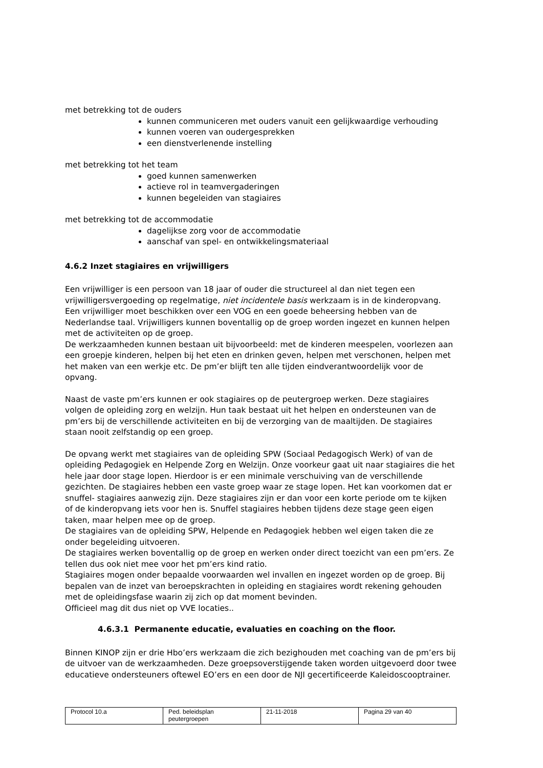met betrekking tot de ouders
kunnen communiceren met ouders vanuit een gelijkwaardige verhouding
kunnen voeren van oudergesprekken
een dienstverlenende instelling
met betrekking tot het team
goed kunnen samenwerken
actieve rol in teamvergaderingen
kunnen begeleiden van stagiaires
met betrekking tot de accommodatie
dagelijkse zorg voor de accommodatie
aanschaf van spel- en ontwikkelingsmateriaal
4.6.2 Inzet stagiaires en vrijwilligers
Een vrijwilliger is een persoon van 18 jaar of ouder die structureel al dan niet tegen een vrijwilligersvergoeding op regelmatige, niet incidentele basis werkzaam is in de kinderopvang. Een vrijwilliger moet beschikken over een VOG en een goede beheersing hebben van de Nederlandse taal. Vrijwilligers kunnen boventallig op de groep worden ingezet en kunnen helpen met de activiteiten op de groep.
De werkzaamheden kunnen bestaan uit bijvoorbeeld: met de kinderen meespelen, voorlezen aan een groepje kinderen, helpen bij het eten en drinken geven, helpen met verschonen, helpen met het maken van een werkje etc. De pm’er blijft ten alle tijden eindverantwoordelijk voor de opvang.
Naast de vaste pm’ers kunnen er ook stagiaires op de peutergroep werken. Deze stagiaires volgen de opleiding zorg en welzijn. Hun taak bestaat uit het helpen en ondersteunen van de pm’ers bij de verschillende activiteiten en bij de verzorging van de maaltijden. De stagiaires staan nooit zelfstandig op een groep.
De opvang werkt met stagiaires van de opleiding SPW (Sociaal Pedagogisch Werk) of van de opleiding Pedagogiek en Helpende Zorg en Welzijn. Onze voorkeur gaat uit naar stagiaires die het hele jaar door stage lopen. Hierdoor is er een minimale verschuiving van de verschillende gezichten. De stagiaires hebben een vaste groep waar ze stage lopen. Het kan voorkomen dat er snuffel- stagiaires aanwezig zijn. Deze stagiaires zijn er dan voor een korte periode om te kijken of de kinderopvang iets voor hen is. Snuffel stagiaires hebben tijdens deze stage geen eigen taken, maar helpen mee op de groep.
De stagiaires van de opleiding SPW, Helpende en Pedagogiek hebben wel eigen taken die ze onder begeleiding uitvoeren.
De stagiaires werken boventallig op de groep en werken onder direct toezicht van een pm’ers. Ze tellen dus ook niet mee voor het pm’ers kind ratio.
Stagiaires mogen onder bepaalde voorwaarden wel invallen en ingezet worden op de groep. Bij bepalen van de inzet van beroepskrachten in opleiding en stagiaires wordt rekening gehouden met de opleidingsfase waarin zij zich op dat moment bevinden.
Officieel mag dit dus niet op VVE locaties..
4.6.3.1 Permanente educatie, evaluaties en coaching on the floor.
Binnen KINOP zijn er drie Hbo’ers werkzaam die zich bezighouden met coaching van de pm’ers bij de uitvoer van de werkzaamheden. Deze groepsoverstijgende taken worden uitgevoerd door twee educatieve ondersteuners oftewel EO’ers en een door de NJI gecertificeerde Kaleidoscooptrainer.
| Protocol 10.a | Ped. beleidsplan peutergroepen | 21-11-2018 | Pagina 29 van 40 |